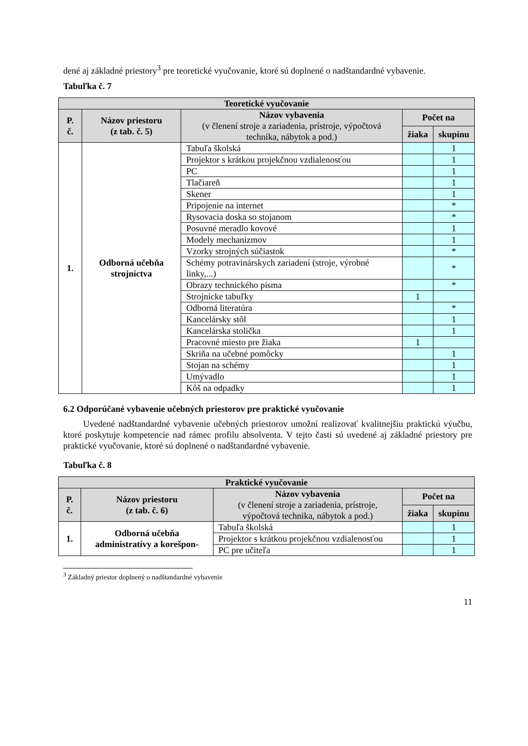dené aj základné priestory<sup>3</sup> pre teoretické vyučovanie, ktoré sú doplnené o nadštandardné vybavenie.
Tabuľka č. 7
| Teoretické vyučovanie | | | | |
| --- | --- | --- | --- | --- |
| P. č. | Názov priestoru (z tab. č. 5) | Názov vybavenia (v členení stroje a zariadenia, prístroje, výpočtová technika, nábytok a pod.) | Počet na | |
| | | | žiaka | skupinu |
| 1. | Odborná učebňa strojníctva | Tabuľa školská | | 1 |
| | | Projektor s krátkou projekčnou vzdialenosťou | | 1 |
| | | PC | | 1 |
| | | Tlačiareň | | 1 |
| | | Skener | | 1 |
| | | Pripojenie na internet | | * |
| | | Rysovacia doska so stojanom | | * |
| | | Posuvné meradlo kovové | | 1 |
| | | Modely mechanizmov | | 1 |
| | | Vzorky strojných súčiastok | | * |
| | | Schémy potravinárskych zariadení (stroje, výrobné linky,...) | | * |
| | | Obrazy technického písma | | * |
| | | Strojnícke tabuľky | 1 | |
| | | Odborná literatúra | | * |
| | | Kancelársky stôl | | 1 |
| | | Kancelárska stolička | | 1 |
| | | Pracovné miesto pre žiaka | 1 | |
| | | Skriňa na učebné pomôcky | | 1 |
| | | Stojan na schémy | | 1 |
| | | Umývadlo | | 1 |
| | | Kôš na odpadky | | 1 |
6.2 Odporúčané vybavenie učebných priestorov pre praktické vyučovanie
Uvedené nadštandardné vybavenie učebných priestorov umožní realizovať kvalitnejšiu praktickú výučbu, ktoré poskytuje kompetencie nad rámec profilu absolventa. V tejto časti sú uvedené aj základné priestory pre praktické vyučovanie, ktoré sú doplnené o nadštandardné vybavenie.
Tabuľka č. 8
| Praktické vyučovanie | | | | |
| --- | --- | --- | --- | --- |
| P. č. | Názov priestoru (z tab. č. 6) | Názov vybavenia (v členení stroje a zariadenia, prístroje, výpočtová technika, nábytok a pod.) | Počet na | |
| | | | žiaka | skupinu |
| 1. | Odborná učebňa administratívy a korešpon- | Tabuľa školská | | 1 |
| | | Projektor s krátkou projekčnou vzdialenosťou | | 1 |
| | | PC pre učiteľa | | 1 |
<sup>3</sup> Základný priestor doplnený o nadštandardné vybavenie
11